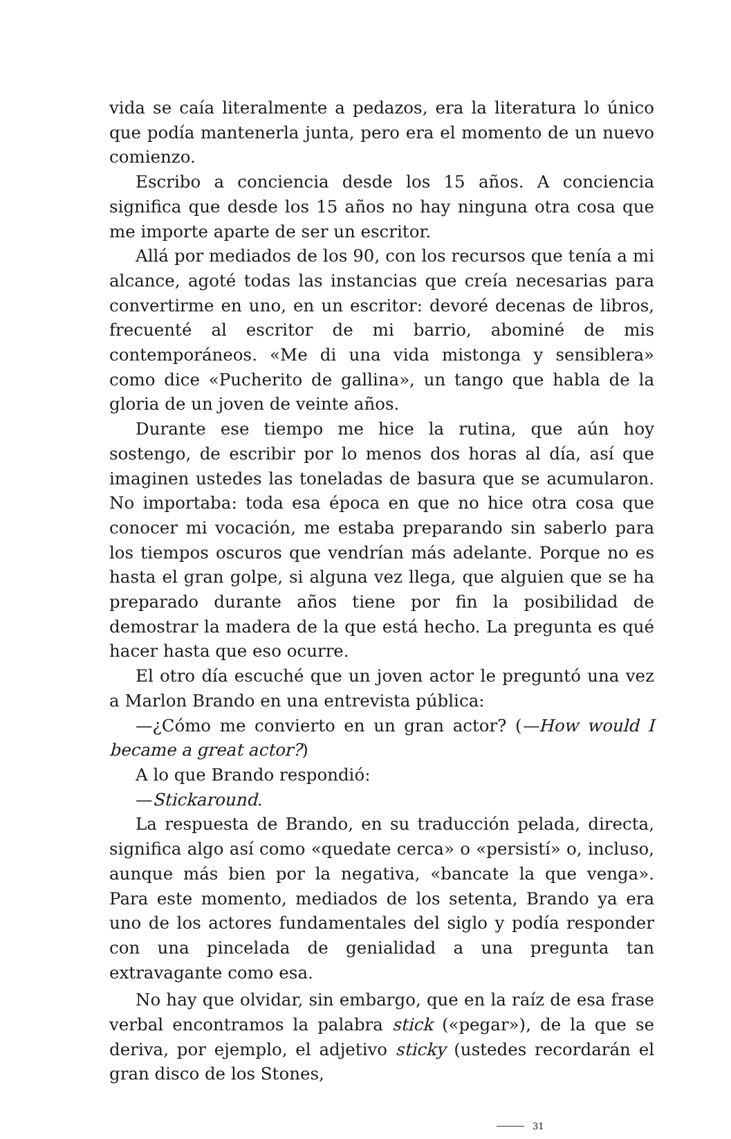vida se caía literalmente a pedazos, era la literatura lo único que podía mantenerla junta, pero era el momento de un nuevo comienzo.
Escribo a conciencia desde los 15 años. A conciencia significa que desde los 15 años no hay ninguna otra cosa que me importe aparte de ser un escritor.
Allá por mediados de los 90, con los recursos que tenía a mi alcance, agoté todas las instancias que creía necesarias para convertirme en uno, en un escritor: devoré decenas de libros, frecuenté al escritor de mi barrio, abominé de mis contemporáneos. «Me di una vida mistonga y sensiblera» como dice «Pucherito de gallina», un tango que habla de la gloria de un joven de veinte años.
Durante ese tiempo me hice la rutina, que aún hoy sostengo, de escribir por lo menos dos horas al día, así que imaginen ustedes las toneladas de basura que se acumularon. No importaba: toda esa época en que no hice otra cosa que conocer mi vocación, me estaba preparando sin saberlo para los tiempos oscuros que vendrían más adelante. Porque no es hasta el gran golpe, si alguna vez llega, que alguien que se ha preparado durante años tiene por fin la posibilidad de demostrar la madera de la que está hecho. La pregunta es qué hacer hasta que eso ocurre.
El otro día escuché que un joven actor le preguntó una vez a Marlon Brando en una entrevista pública:
—¿Cómo me convierto en un gran actor? (—How would I became a great actor?)
A lo que Brando respondió:
—Stickaround.
La respuesta de Brando, en su traducción pelada, directa, significa algo así como «quedate cerca» o «persistí» o, incluso, aunque más bien por la negativa, «bancate la que venga». Para este momento, mediados de los setenta, Brando ya era uno de los actores fundamentales del siglo y podía responder con una pincelada de genialidad a una pregunta tan extravagante como esa.
No hay que olvidar, sin embargo, que en la raíz de esa frase verbal encontramos la palabra stick («pegar»), de la que se deriva, por ejemplo, el adjetivo sticky (ustedes recordarán el gran disco de los Stones,
31